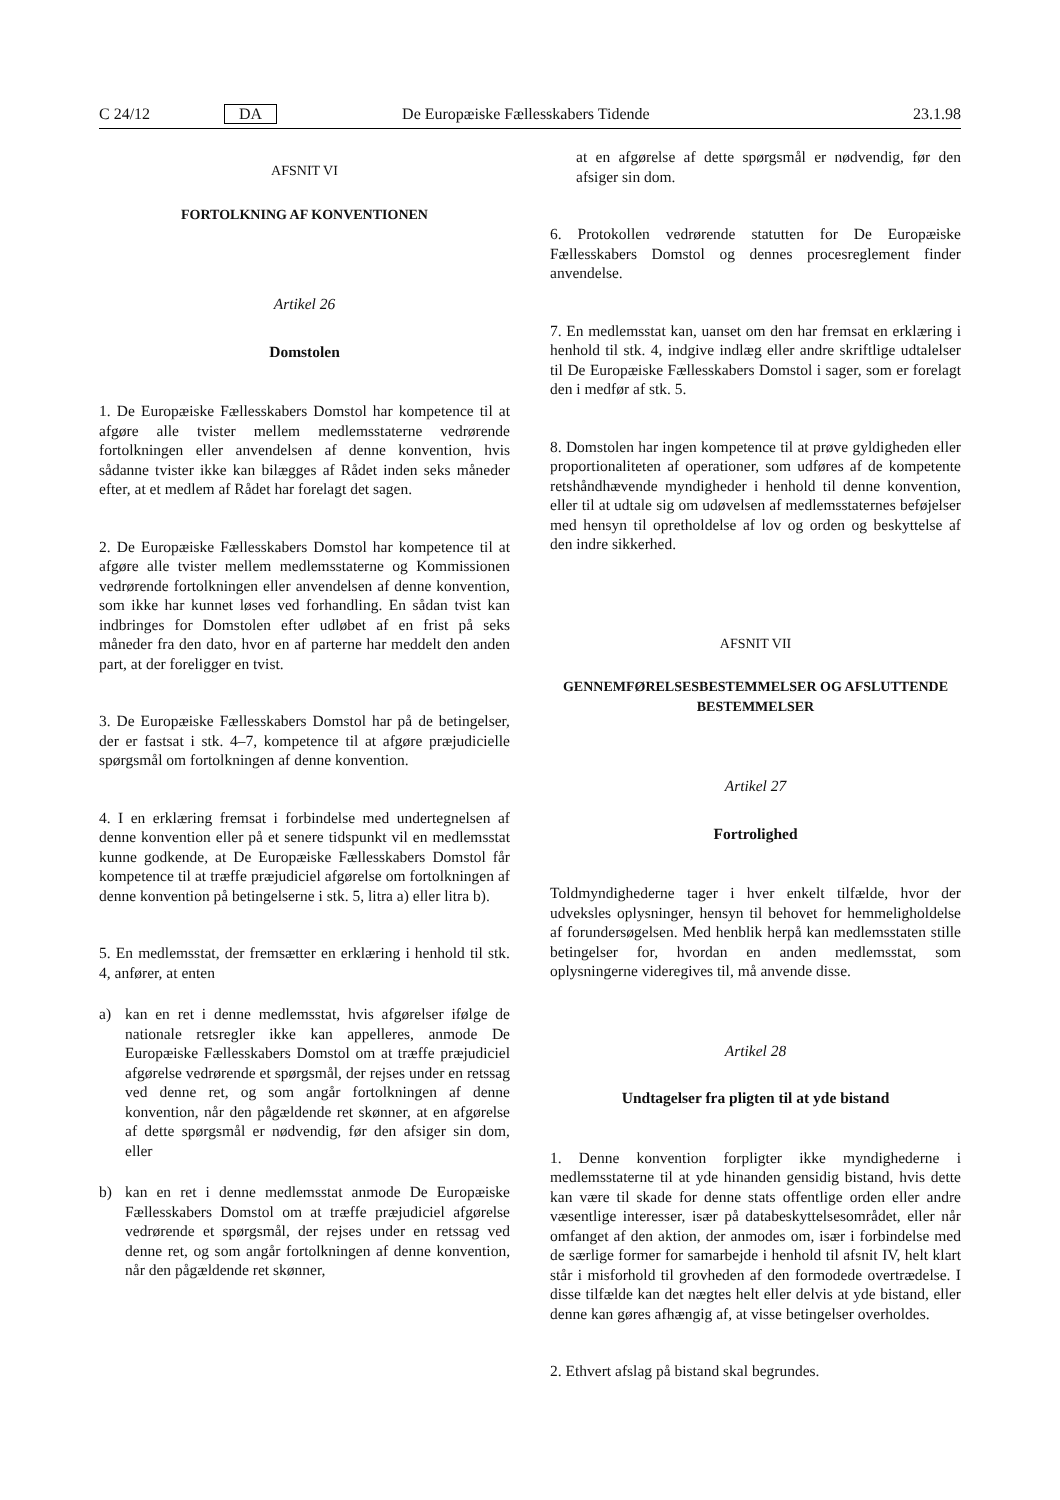C 24/12 DA De Europæiske Fællesskabers Tidende 23.1.98
AFSNIT VI
FORTOLKNING AF KONVENTIONEN
Artikel 26
Domstolen
1. De Europæiske Fællesskabers Domstol har kompetence til at afgøre alle tvister mellem medlemsstaterne vedrørende fortolkningen eller anvendelsen af denne konvention, hvis sådanne tvister ikke kan bilægges af Rådet inden seks måneder efter, at et medlem af Rådet har forelagt det sagen.
2. De Europæiske Fællesskabers Domstol har kompetence til at afgøre alle tvister mellem medlemsstaterne og Kommissionen vedrørende fortolkningen eller anvendelsen af denne konvention, som ikke har kunnet løses ved forhandling. En sådan tvist kan indbringes for Domstolen efter udløbet af en frist på seks måneder fra den dato, hvor en af parterne har meddelt den anden part, at der foreligger en tvist.
3. De Europæiske Fællesskabers Domstol har på de betingelser, der er fastsat i stk. 4–7, kompetence til at afgøre præjudicielle spørgsmål om fortolkningen af denne konvention.
4. I en erklæring fremsat i forbindelse med undertegnelsen af denne konvention eller på et senere tidspunkt vil en medlemsstat kunne godkende, at De Europæiske Fællesskabers Domstol får kompetence til at træffe præjudiciel afgørelse om fortolkningen af denne konvention på betingelserne i stk. 5, litra a) eller litra b).
5. En medlemsstat, der fremsætter en erklæring i henhold til stk. 4, anfører, at enten
a) kan en ret i denne medlemsstat, hvis afgørelser ifølge de nationale retsregler ikke kan appelleres, anmode De Europæiske Fællesskabers Domstol om at træffe præjudiciel afgørelse vedrørende et spørgsmål, der rejses under en retssag ved denne ret, og som angår fortolkningen af denne konvention, når den pågældende ret skønner, at en afgørelse af dette spørgsmål er nødvendig, før den afsiger sin dom, eller
b) kan en ret i denne medlemsstat anmode De Europæiske Fællesskabers Domstol om at træffe præjudiciel afgørelse vedrørende et spørgsmål, der rejses under en retssag ved denne ret, og som angår fortolkningen af denne konvention, når den pågældende ret skønner,
at en afgørelse af dette spørgsmål er nødvendig, før den afsiger sin dom.
6. Protokollen vedrørende statutten for De Europæiske Fællesskabers Domstol og dennes procesreglement finder anvendelse.
7. En medlemsstat kan, uanset om den har fremsat en erklæring i henhold til stk. 4, indgive indlæg eller andre skriftlige udtalelser til De Europæiske Fællesskabers Domstol i sager, som er forelagt den i medfør af stk. 5.
8. Domstolen har ingen kompetence til at prøve gyldigheden eller proportionaliteten af operationer, som udføres af de kompetente retshåndhævende myndigheder i henhold til denne konvention, eller til at udtale sig om udøvelsen af medlemsstaternes beføjelser med hensyn til opretholdelse af lov og orden og beskyttelse af den indre sikkerhed.
AFSNIT VII
GENNEMFØRELSESBESTEMMELSER OG AFSLUTTENDE BESTEMMELSER
Artikel 27
Fortrolighed
Toldmyndighederne tager i hver enkelt tilfælde, hvor der udveksles oplysninger, hensyn til behovet for hemmeligholdelse af forundersøgelsen. Med henblik herpå kan medlemsstaten stille betingelser for, hvordan en anden medlemsstat, som oplysningerne videregives til, må anvende disse.
Artikel 28
Undtagelser fra pligten til at yde bistand
1. Denne konvention forpligter ikke myndighederne i medlemsstaterne til at yde hinanden gensidig bistand, hvis dette kan være til skade for denne stats offentlige orden eller andre væsentlige interesser, især på databeskyttelsesområdet, eller når omfanget af den aktion, der anmodes om, især i forbindelse med de særlige former for samarbejde i henhold til afsnit IV, helt klart står i misforhold til grovheden af den formodede overtrædelse. I disse tilfælde kan det nægtes helt eller delvis at yde bistand, eller denne kan gøres afhængig af, at visse betingelser overholdes.
2. Ethvert afslag på bistand skal begrundes.